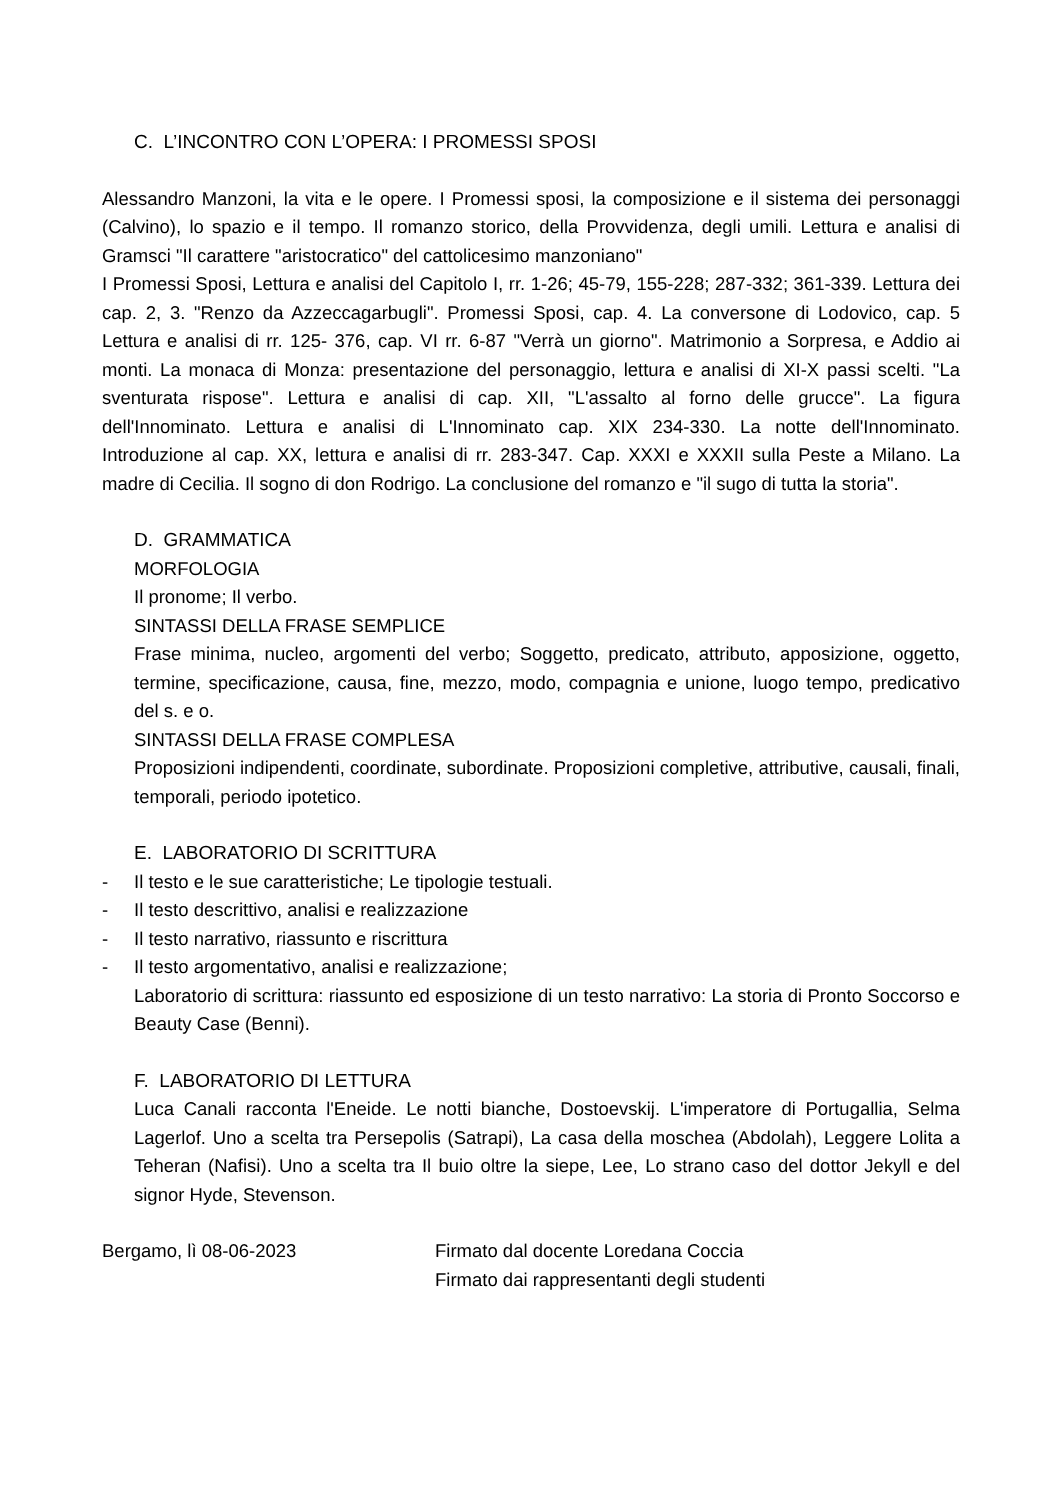C. L’INCONTRO CON L’OPERA: I PROMESSI SPOSI
Alessandro Manzoni, la vita e le opere. I Promessi sposi, la composizione e il sistema dei personaggi (Calvino), lo spazio e il tempo. Il romanzo storico, della Provvidenza, degli umili. Lettura e analisi di Gramsci "Il carattere "aristocratico" del cattolicesimo manzoniano"
I Promessi Sposi, Lettura e analisi del Capitolo I, rr. 1-26; 45-79, 155-228; 287-332; 361-339. Lettura dei cap. 2, 3. "Renzo da Azzeccagarbugli". Promessi Sposi, cap. 4. La conversone di Lodovico, cap. 5 Lettura e analisi di rr. 125- 376, cap. VI rr. 6-87 "Verrà un giorno". Matrimonio a Sorpresa, e Addio ai monti. La monaca di Monza: presentazione del personaggio, lettura e analisi di XI-X passi scelti. "La sventurata rispose". Lettura e analisi di cap. XII, "L'assalto al forno delle grucce". La figura dell'Innominato. Lettura e analisi di L'Innominato cap. XIX 234-330. La notte dell'Innominato. Introduzione al cap. XX, lettura e analisi di rr. 283-347. Cap. XXXI e XXXII sulla Peste a Milano. La madre di Cecilia. Il sogno di don Rodrigo. La conclusione del romanzo e "il sugo di tutta la storia".
D. GRAMMATICA
MORFOLOGIA
Il pronome; Il verbo.
SINTASSI DELLA FRASE SEMPLICE
Frase minima, nucleo, argomenti del verbo; Soggetto, predicato, attributo, apposizione, oggetto, termine, specificazione, causa, fine, mezzo, modo, compagnia e unione, luogo tempo, predicativo del s. e o.
SINTASSI DELLA FRASE COMPLESA
Proposizioni indipendenti, coordinate, subordinate. Proposizioni completive, attributive, causali, finali, temporali, periodo ipotetico.
E. LABORATORIO DI SCRITTURA
- Il testo e le sue caratteristiche; Le tipologie testuali.
- Il testo descrittivo, analisi e realizzazione
- Il testo narrativo, riassunto e riscrittura
- Il testo argomentativo, analisi e realizzazione;
Laboratorio di scrittura: riassunto ed esposizione di un testo narrativo: La storia di Pronto Soccorso e Beauty Case (Benni).
F. LABORATORIO DI LETTURA
Luca Canali racconta l'Eneide. Le notti bianche, Dostoevskij. L'imperatore di Portugallia, Selma Lagerlof. Uno a scelta tra Persepolis (Satrapi), La casa della moschea (Abdolah), Leggere Lolita a Teheran (Nafisi). Uno a scelta tra Il buio oltre la siepe, Lee, Lo strano caso del dottor Jekyll e del signor Hyde, Stevenson.
Bergamo, lì 08-06-2023 Firmato dal docente Loredana Coccia
Firmato dai rappresentanti degli studenti